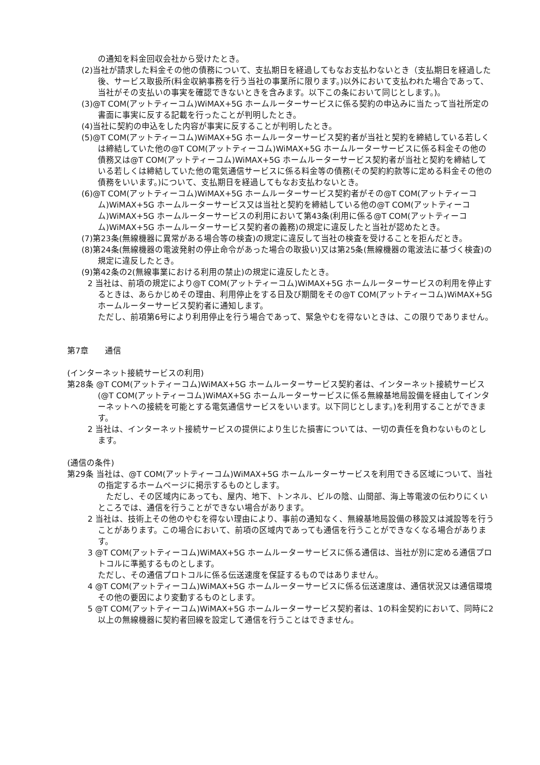の通知を料金回収会社から受けたとき。
(2)当社が請求した料金その他の債務について、支払期日を経過してもなお支払わないとき（支払期日を経過した後、サービス取扱所(料金収納事務を行う当社の事業所に限ります。)以外において支払われた場合であって、当社がその支払いの事実を確認できないときを含みます。以下この条において同じとします。)。
(3)@T COM(アットティーコム)WiMAX+5G ホームルーターサービスに係る契約の申込みに当たって当社所定の書面に事実に反する記載を行ったことが判明したとき。
(4)当社に契約の申込をした内容が事実に反することが判明したとき。
(5)@T COM(アットティーコム)WiMAX+5G ホームルーターサービス契約者が当社と契約を締結している若しくは締結していた他の@T COM(アットティーコム)WiMAX+5G ホームルーターサービスに係る料金その他の債務又は@T COM(アットティーコム)WiMAX+5G ホームルーターサービス契約者が当社と契約を締結している若しくは締結していた他の電気通信サービスに係る料金等の債務(その契約約款等に定める料金その他の債務をいいます。)について、支払期日を経過してもなお支払わないとき。
(6)@T COM(アットティーコム)WiMAX+5G ホームルーターサービス契約者がその@T COM(アットティーコム)WiMAX+5G ホームルーターサービス又は当社と契約を締結している他の@T COM(アットティーコム)WiMAX+5G ホームルーターサービスの利用において第43条(利用に係る@T COM(アットティーコム)WiMAX+5G ホームルーターサービス契約者の義務)の規定に違反したと当社が認めたとき。
(7)第23条(無線機器に異常がある場合等の検査)の規定に違反して当社の検査を受けることを拒んだとき。
(8)第24条(無線機器の電波発射の停止命令があった場合の取扱い)又は第25条(無線機器の電波法に基づく検査)の規定に違反したとき。
(9)第42条の2(無線事業における利用の禁止)の規定に違反したとき。
2 当社は、前項の規定により@T COM(アットティーコム)WiMAX+5G ホームルーターサービスの利用を停止するときは、あらかじめその理由、利用停止をする日及び期間をその@T COM(アットティーコム)WiMAX+5G ホームルーターサービス契約者に通知します。
ただし、前項第6号により利用停止を行う場合であって、緊急やむを得ないときは、この限りでありません。
第7章　　通信
(インターネット接続サービスの利用)
第28条 @T COM(アットティーコム)WiMAX+5G ホームルーターサービス契約者は、インターネット接続サービス(@T COM(アットティーコム)WiMAX+5G ホームルーターサービスに係る無線基地局設備を経由してインターネットへの接続を可能とする電気通信サービスをいいます。以下同じとします。)を利用することができます。
2 当社は、インターネット接続サービスの提供により生じた損害については、一切の責任を負わないものとします。
(通信の条件)
第29条 当社は、@T COM(アットティーコム)WiMAX+5G ホームルーターサービスを利用できる区域について、当社の指定するホームページに掲示するものとします。
　ただし、その区域内にあっても、屋内、地下、トンネル、ビルの陰、山間部、海上等電波の伝わりにくいところでは、通信を行うことができない場合があります。
2 当社は、技術上その他のやむを得ない理由により、事前の通知なく、無線基地局設備の移設又は減設等を行うことがあります。この場合において、前項の区域内であっても通信を行うことができなくなる場合があります。
3 @T COM(アットティーコム)WiMAX+5G ホームルーターサービスに係る通信は、当社が別に定める通信プロトコルに準拠するものとします。
ただし、その通信プロトコルに係る伝送速度を保証するものではありません。
4 @T COM(アットティーコム)WiMAX+5G ホームルーターサービスに係る伝送速度は、通信状況又は通信環境その他の要因により変動するものとします。
5 @T COM(アットティーコム)WiMAX+5G ホームルーターサービス契約者は、1の料金契約において、同時に2以上の無線機器に契約者回線を設定して通信を行うことはできません。